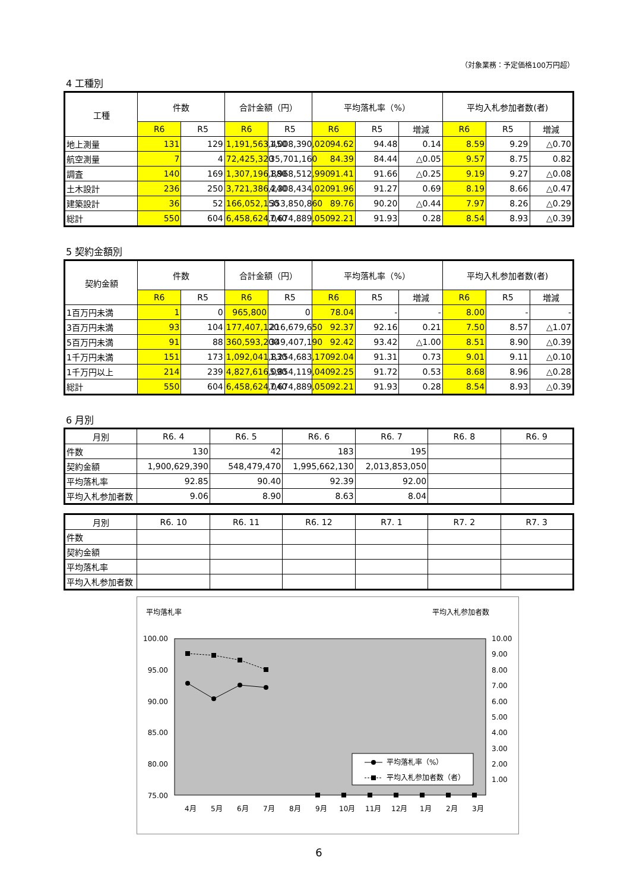（対象業務：予定価格100万円超）
4 工種別
| 工種 | 件数 | | 合計金額（円） | | 平均落札率（%） | | | 平均入札参加者数(者) | | |
| --- | --- | --- | --- | --- | --- | --- | --- | --- | --- | --- |
| | R6 | R5 | R6 | R5 | R6 | R5 | 増減 | R6 | R5 | 増減 |
| 地上測量 | 131 | 129 | 1,191,563,450 | 1,008,390,020 | 94.62 | 94.48 | 0.14 | 8.59 | 9.29 | △0.70 |
| 航空測量 | 7 | 4 | 72,425,320 | 35,701,160 | 84.39 | 84.44 | △0.05 | 9.57 | 8.75 | 0.82 |
| 調査 | 140 | 169 | 1,307,196,880 | 1,968,512,990 | 91.41 | 91.66 | △0.25 | 9.19 | 9.27 | △0.08 |
| 土木設計 | 236 | 250 | 3,721,386,240 | 4,308,434,020 | 91.96 | 91.27 | 0.69 | 8.19 | 8.66 | △0.47 |
| 建築設計 | 36 | 52 | 166,052,150 | 353,850,860 | 89.76 | 90.20 | △0.44 | 7.97 | 8.26 | △0.29 |
| 総計 | 550 | 604 | 6,458,624,040 | 7,674,889,050 | 92.21 | 91.93 | 0.28 | 8.54 | 8.93 | △0.39 |
5 契約金額別
| 契約金額 | 件数 | | 合計金額（円） | | 平均落札率（%） | | | 平均入札参加者数(者) | | |
| --- | --- | --- | --- | --- | --- | --- | --- | --- | --- | --- |
| | R6 | R5 | R6 | R5 | R6 | R5 | 増減 | R6 | R5 | 増減 |
| 1百万円未満 | 1 | 0 | 965,800 | 0 | 78.04 | - | - | 8.00 | - | - |
| 3百万円未満 | 93 | 104 | 177,407,120 | 216,679,650 | 92.37 | 92.16 | 0.21 | 7.50 | 8.57 | △1.07 |
| 5百万円未満 | 91 | 88 | 360,593,200 | 349,407,190 | 92.42 | 93.42 | △1.00 | 8.51 | 8.90 | △0.39 |
| 1千万円未満 | 151 | 173 | 1,092,041,830 | 1,254,683,170 | 92.04 | 91.31 | 0.73 | 9.01 | 9.11 | △0.10 |
| 1千万円以上 | 214 | 239 | 4,827,616,090 | 5,854,119,040 | 92.25 | 91.72 | 0.53 | 8.68 | 8.96 | △0.28 |
| 総計 | 550 | 604 | 6,458,624,040 | 7,674,889,050 | 92.21 | 91.93 | 0.28 | 8.54 | 8.93 | △0.39 |
6 月別
| 月別 | R6. 4 | R6. 5 | R6. 6 | R6. 7 | R6. 8 | R6. 9 |
| --- | --- | --- | --- | --- | --- | --- |
| 件数 | 130 | 42 | 183 | 195 | | |
| 契約金額 | 1,900,629,390 | 548,479,470 | 1,995,662,130 | 2,013,853,050 | | |
| 平均落札率 | 92.85 | 90.40 | 92.39 | 92.00 | | |
| 平均入札参加者数 | 9.06 | 8.90 | 8.63 | 8.04 | | |
| 月別 | R6. 10 | R6. 11 | R6. 12 | R7. 1 | R7. 2 | R7. 3 |
| --- | --- | --- | --- | --- | --- | --- |
| 件数 | | | | | | |
| 契約金額 | | | | | | |
| 平均落札率 | | | | | | |
| 平均入札参加者数 | | | | | | |
平均落札率
平均入札参加者数
100.00
95.00
90.00
85.00
80.00
75.00
10.00
9.00
8.00
7.00
6.00
5.00
4.00
3.00
2.00
1.00
平均落札率（%）
平均入札参加者数（者）
4月
5月
6月
7月
8月
9月
10月
11月
12月
1月
2月
3月
6